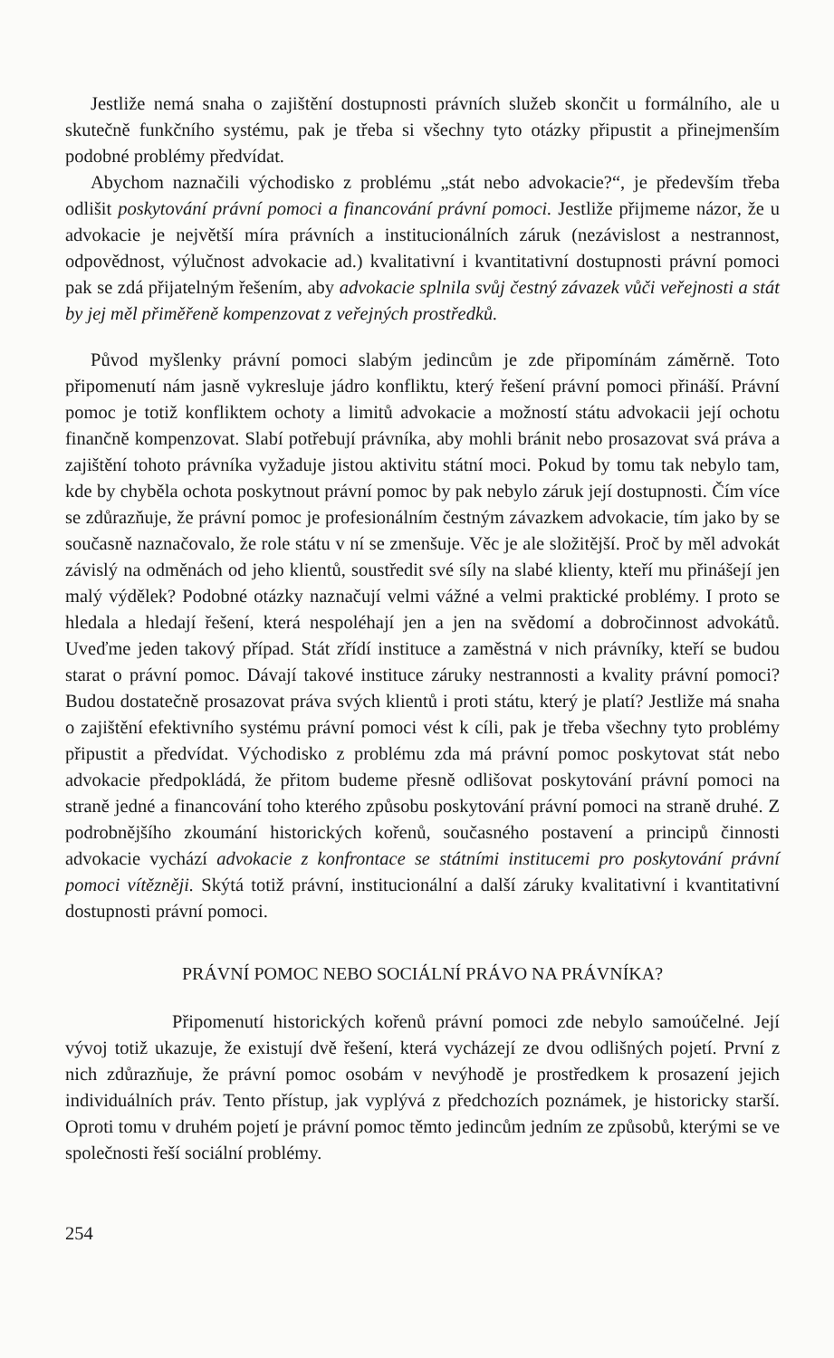Jestliže nemá snaha o zajištění dostupnosti právních služeb skončit u formálního, ale u skutečně funkčního systému, pak je třeba si všechny tyto otázky připustit a přinejmenším podobné problémy předvídat.
Abychom naznačili východisko z problému „stát nebo advokacie?“, je především třeba odlišit poskytování právní pomoci a financování právní pomoci. Jestliže přijmeme názor, že u advokacie je největší míra právních a institucionálních záruk (nezávislost a nestrannost, odpovědnost, výlučnost advokacie ad.) kvalitativní i kvantitativní dostupnosti právní pomoci pak se zdá přijatelným řešením, aby advokacie splnila svůj čestný závazek vůči veřejnosti a stát by jej měl přiměřeně kompenzovat z veřejných prostředků.
Původ myšlenky právní pomoci slabým jedincům je zde připomínám záměrně. Toto připomenutí nám jasně vykresluje jádro konfliktu, který řešení právní pomoci přináší. Právní pomoc je totiž konfliktem ochoty a limitů advokacie a možností státu advokacii její ochotu finančně kompenzovat. Slabí potřebují právníka, aby mohli bránit nebo prosazovat svá práva a zajištění tohoto právníka vyžaduje jistou aktivitu státní moci. Pokud by tomu tak nebylo tam, kde by chyběla ochota poskytnout právní pomoc by pak nebylo záruk její dostupnosti. Čím více se zdůrazňuje, že právní pomoc je profesionálním čestným závazkem advokacie, tím jako by se současně naznačovalo, že role státu v ní se zmenšuje. Věc je ale složitější. Proč by měl advokát závislý na odměnách od jeho klientů, soustředit své síly na slabé klienty, kteří mu přinášejí jen malý výdělek? Podobné otázky naznačují velmi vážné a velmi praktické problémy. I proto se hledala a hledají řešení, která nespoléhají jen a jen na svědomí a dobročinnost advokátů. Uveďme jeden takový případ. Stát zřídí instituce a zaměstná v nich právníky, kteří se budou starat o právní pomoc. Dávají takové instituce záruky nestrannosti a kvality právní pomoci? Budou dostatečně prosazovat práva svých klientů i proti státu, který je platí? Jestliže má snaha o zajištění efektivního systému právní pomoci vést k cíli, pak je třeba všechny tyto problémy připustit a předvídat. Východisko z problému zda má právní pomoc poskytovat stát nebo advokacie předpokládá, že přitom budeme přesně odlišovat poskytování právní pomoci na straně jedné a financování toho kterého způsobu poskytování právní pomoci na straně druhé. Z podrobnějšího zkoumání historických kořenů, současného postavení a principů činnosti advokacie vychází advokacie z konfrontace se státními institucemi pro poskytování právní pomoci vítězněji. Skýtá totiž právní, institucionální a další záruky kvalitativní i kvantitativní dostupnosti právní pomoci.
PRÁVNÍ POMOC NEBO SOCIÁLNÍ PRÁVO NA PRÁVNÍKA?
Připomenutí historických kořenů právní pomoci zde nebylo samoúčelné. Její vývoj totiž ukazuje, že existují dvě řešení, která vycházejí ze dvou odlišných pojetí. První z nich zdůrazňuje, že právní pomoc osobám v nevýhodě je prostředkem k prosazení jejich individuálních práv. Tento přístup, jak vyplývá z předchozích poznámek, je historicky starší. Oproti tomu v druhém pojetí je právní pomoc těmto jedincům jedním ze způsobů, kterými se ve společnosti řeší sociální problémy.
254